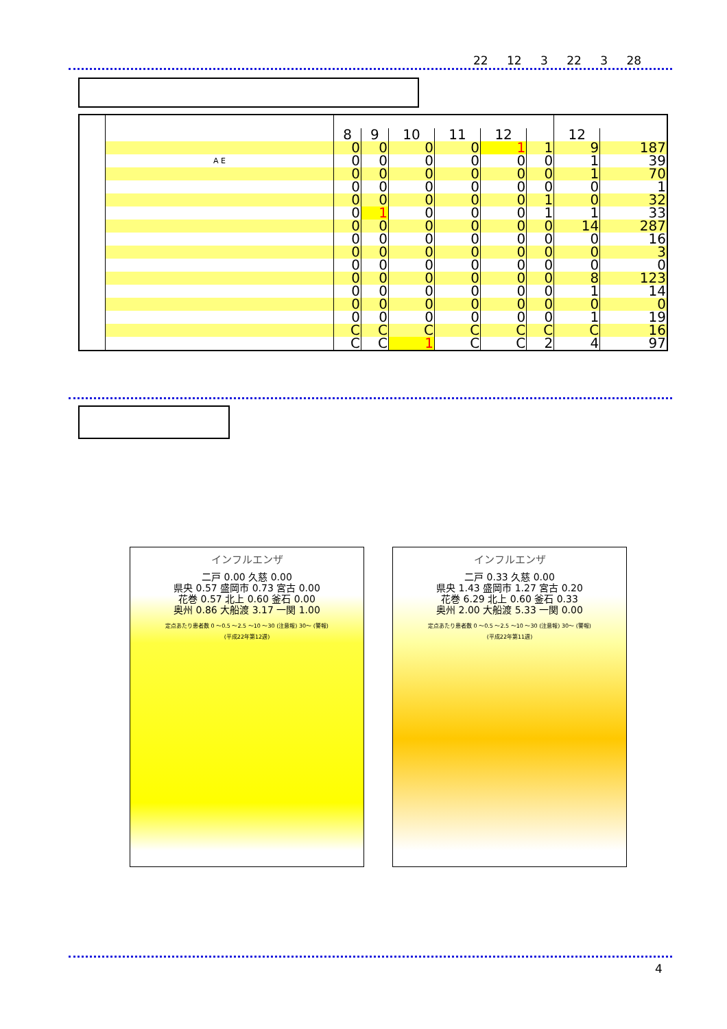22 12 3 22 3 28
| | | 8 | 9 | 10 | 11 | 12 | | 12 | |
| --- | --- | --- | --- | --- | --- | --- | --- | --- | --- |
| | | 0 | 0 | 0 | 0 | 1 | 1 | 9 | 187 |
| | A E | 0 | 0 | 0 | 0 | 0 | 0 | 1 | 39 |
| | | 0 | 0 | 0 | 0 | 0 | 0 | 1 | 70 |
| | | 0 | 0 | 0 | 0 | 0 | 0 | 0 | 1 |
| | | 0 | 0 | 0 | 0 | 0 | 1 | 0 | 32 |
| | | 0 | 1 | 0 | 0 | 0 | 1 | 1 | 33 |
| | | 0 | 0 | 0 | 0 | 0 | 0 | 14 | 287 |
| | | 0 | 0 | 0 | 0 | 0 | 0 | 0 | 16 |
| | | 0 | 0 | 0 | 0 | 0 | 0 | 0 | 3 |
| | | 0 | 0 | 0 | 0 | 0 | 0 | 0 | 0 |
| | | 0 | 0 | 0 | 0 | 0 | 0 | 8 | 123 |
| | | 0 | 0 | 0 | 0 | 0 | 0 | 1 | 14 |
| | | 0 | 0 | 0 | 0 | 0 | 0 | 0 | 0 |
| | | 0 | 0 | 0 | 0 | 0 | 0 | 1 | 19 |
| | | C | C | C | C | C | C | C | 16 |
| | | C | C | 1 | C | C | 2 | 4 | 97 |
インフルエンザ
二戸 0.00 久慈 0.00
県央 0.57 盛岡市 0.73 宮古 0.00
花巻 0.57 北上 0.60 釜石 0.00
奥州 0.86 大船渡 3.17 一関 1.00
定点あたり患者数 0 ～0.5 ～2.5 ～10 ～30 (注意報) 30～ (警報)
(平成22年第12週)
インフルエンザ
二戸 0.33 久慈 0.00
県央 1.43 盛岡市 1.27 宮古 0.20
花巻 6.29 北上 0.60 釜石 0.33
奥州 2.00 大船渡 5.33 一関 0.00
定点あたり患者数 0 ～0.5 ～2.5 ～10 ～30 (注意報) 30～ (警報)
(平成22年第11週)
4